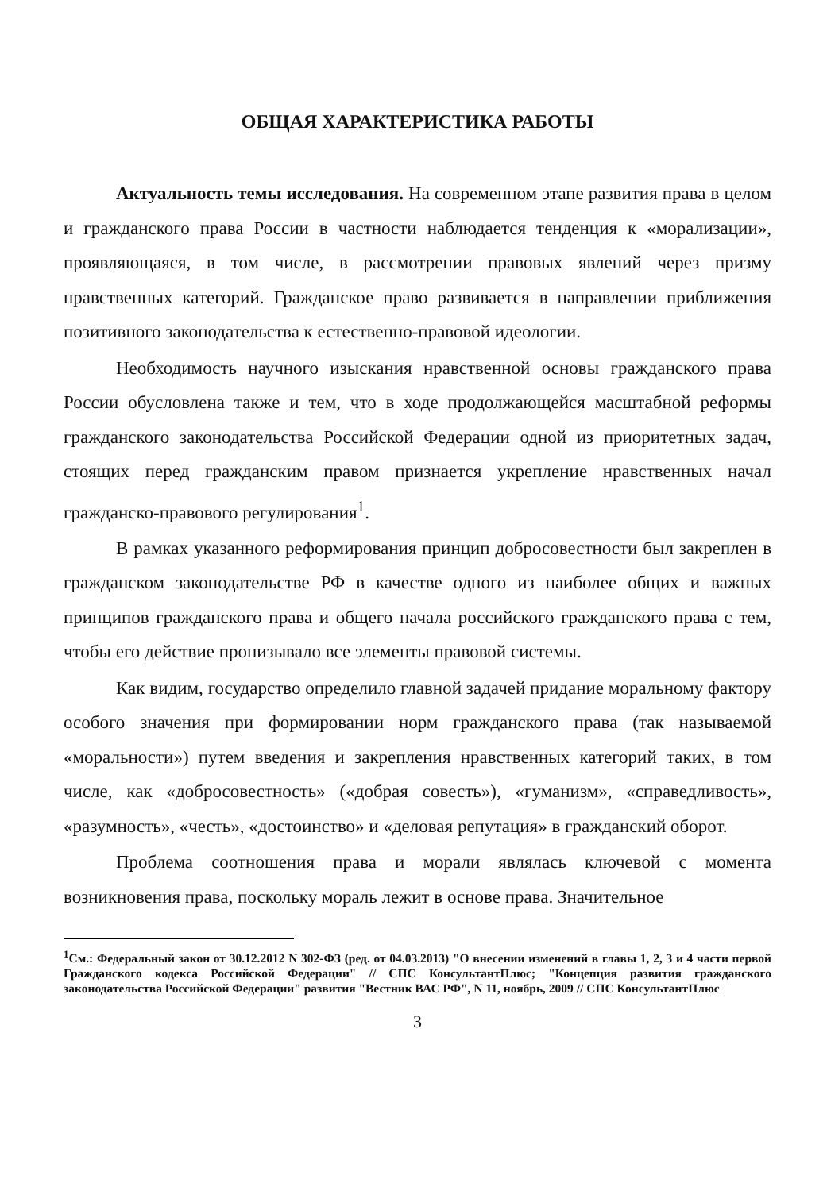ОБЩАЯ ХАРАКТЕРИСТИКА РАБОТЫ
Актуальность темы исследования. На современном этапе развития права в целом и гражданского права России в частности наблюдается тенденция к «морализации», проявляющаяся, в том числе, в рассмотрении правовых явлений через призму нравственных категорий. Гражданское право развивается в направлении приближения позитивного законодательства к естественно-правовой идеологии.
Необходимость научного изыскания нравственной основы гражданского права России обусловлена также и тем, что в ходе продолжающейся масштабной реформы гражданского законодательства Российской Федерации одной из приоритетных задач, стоящих перед гражданским правом признается укрепление нравственных начал гражданско-правового регулирования<sup>1</sup>.
В рамках указанного реформирования принцип добросовестности был закреплен в гражданском законодательстве РФ в качестве одного из наиболее общих и важных принципов гражданского права и общего начала российского гражданского права с тем, чтобы его действие пронизывало все элементы правовой системы.
Как видим, государство определило главной задачей придание моральному фактору особого значения при формировании норм гражданского права (так называемой «моральности») путем введения и закрепления нравственных категорий таких, в том числе, как «добросовестность» («добрая совесть»), «гуманизм», «справедливость», «разумность», «честь», «достоинство» и «деловая репутация» в гражданский оборот.
Проблема соотношения права и морали являлась ключевой с момента возникновения права, поскольку мораль лежит в основе права. Значительное
<sup>1</sup> См.: Федеральный закон от 30.12.2012 N 302-ФЗ (ред. от 04.03.2013) "О внесении изменений в главы 1, 2, 3 и 4 части первой Гражданского кодекса Российской Федерации" // СПС КонсультантПлюс; "Концепция развития гражданского законодательства Российской Федерации" развития "Вестник ВАС РФ", N 11, ноябрь, 2009 // СПС КонсультантПлюс
3